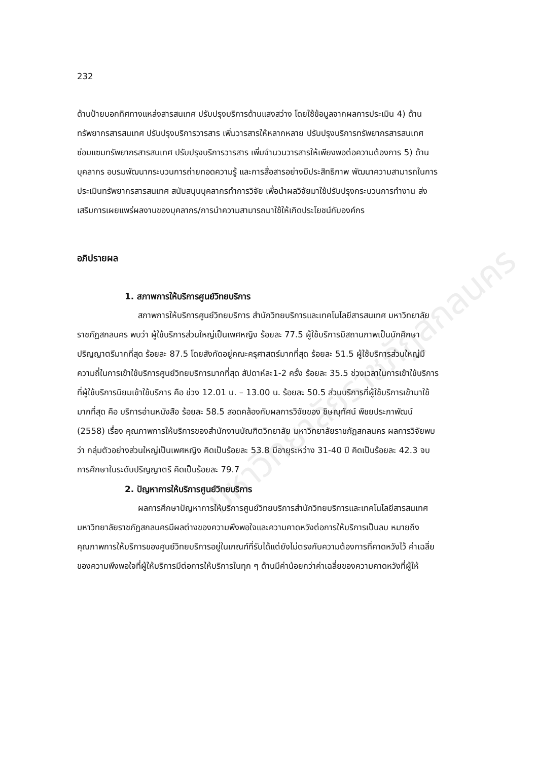มหาวิทยาลัยราชภัฏสกลนคร
232
ด้านป้ายบอกทิศทางแหล่งสารสนเทศ ปรับปรุงบริการด้านแสงสว่าง โดยใช้ข้อมูลจากผลการประเมิน 4) ด้านทรัพยากรสารสนเทศ ปรับปรุงบริการวารสาร เพิ่มวารสารให้หลากหลาย ปรับปรุงบริการทรัพยากรสารสนเทศ ซ่อมแซมทรัพยากรสารสนเทศ ปรับปรุงบริการวารสาร เพิ่มจำนวนวารสารให้เพียงพอต่อความต้องการ 5) ด้านบุคลากร อบรมพัฒนากระบวนการถ่ายทอดความรู้ และการสื่อสารอย่างมีประสิทธิภาพ พัฒนาความสามารถในการประเมินทรัพยากรสารสนเทศ สนับสนุนบุคลากรทำการวิจัย เพื่อนำผลวิจัยมาใช้ปรับปรุงกระบวนการทำงาน ส่งเสริมการเผยแพร่ผลงานของบุคลากร/การนำความสามารถมาใช้ให้เกิดประโยชน์กับองค์กร
อภิปรายผล
1. สภาพการให้บริการศูนย์วิทยบริการ
สภาพการให้บริการศูนย์วิทยบริการ สำนักวิทยบริการและเทคโนโลยีสารสนเทศ มหาวิทยาลัยราชภัฏสกลนคร พบว่า ผู้ใช้บริการส่วนใหญ่เป็นเพศหญิง ร้อยละ 77.5 ผู้ใช้บริการมีสถานภาพเป็นนักศึกษาปริญญาตรีมากที่สุด ร้อยละ 87.5 โดยสังกัดอยู่คณะครุศาสตร์มากที่สุด ร้อยละ 51.5 ผู้ใช้บริการส่วนใหญ่มีความถี่ในการเข้าใช้บริการศูนย์วิทยบริการมากที่สุด สัปดาห์ละ1-2 ครั้ง ร้อยละ 35.5 ช่วงเวลาในการเข้าใช้บริการที่ผู้ใช้บริการนิยมเข้าใช้บริการ คือ ช่วง 12.01 น. – 13.00 น. ร้อยละ 50.5 ส่วนบริการที่ผู้ใช้บริการเข้ามาใช้มากที่สุด คือ บริการอ่านหนังสือ ร้อยละ 58.5 สอดคล้องกับผลการวิจัยของ ชิษณุทัศน์ พิชยประภาพัฒน์ (2558) เรื่อง คุณภาพการให้บริการของสำนักงานบัณฑิตวิทยาลัย มหาวิทยาลัยราชภัฏสกลนคร ผลการวิจัยพบว่า กลุ่มตัวอย่างส่วนใหญ่เป็นเพศหญิง คิดเป็นร้อยละ 53.8 มีอายุระหว่าง 31-40 ปี คิดเป็นร้อยละ 42.3 จบการศึกษาในระดับปริญญาตรี คิดเป็นร้อยละ 79.7
2. ปัญหาการให้บริการศูนย์วิทยบริการ
ผลการศึกษาปัญหาการให้บริการศูนย์วิทยบริการสำนักวิทยบริการและเทคโนโลยีสารสนเทศ มหาวิทยาลัยราชภัฏสกลนครมีผลต่างของความพึงพอใจและความคาดหวังต่อการให้บริการเป็นลบ หมายถึง คุณภาพการให้บริการของศูนย์วิทยบริการอยู่ในเกณฑ์ที่รับได้แต่ยังไม่ตรงกับความต้องการที่คาดหวังไว้ ค่าเฉลี่ยของความพึงพอใจที่ผู้ให้บริการมีต่อการให้บริการในทุก ๆ ด้านมีค่าน้อยกว่าค่าเฉลี่ยของความคาดหวังที่ผู้ให้